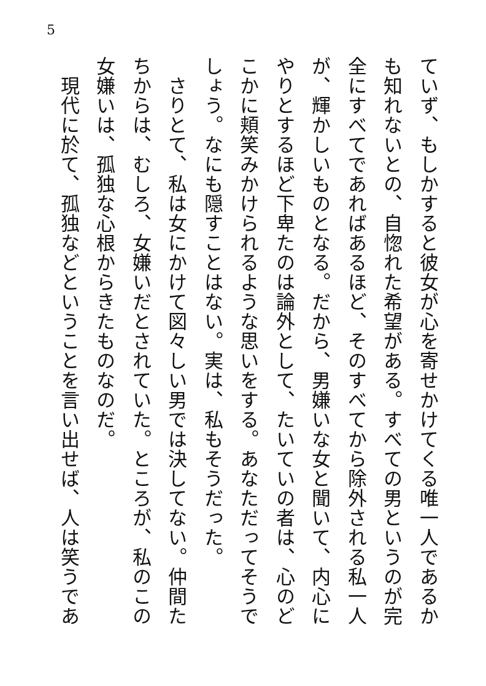5
ていず、もしかすると彼女が心を寄せかけてくる唯一人であるかも知れないとの、自惚れた希望がある。すべての男というのが完全にすべてであればあるほど、そのすべてから除外される私一人が、輝かしいものとなる。だから、男嫌いな女と聞いて、内心にやりとするほど下卑たのは論外として、たいていの者は、心のどこかに頬笑みかけられるような思いをする。あなただってそうでしょう。なにも隠すことはない。実は、私もそうだった。
　さりとて、私は女にかけて図々しい男では決してない。仲間たちからは、むしろ、女嫌いだとされていた。ところが、私のこの女嫌いは、孤独な心根からきたものなのだ。
　現代に於て、孤独などということを言い出せば、人は笑うであ